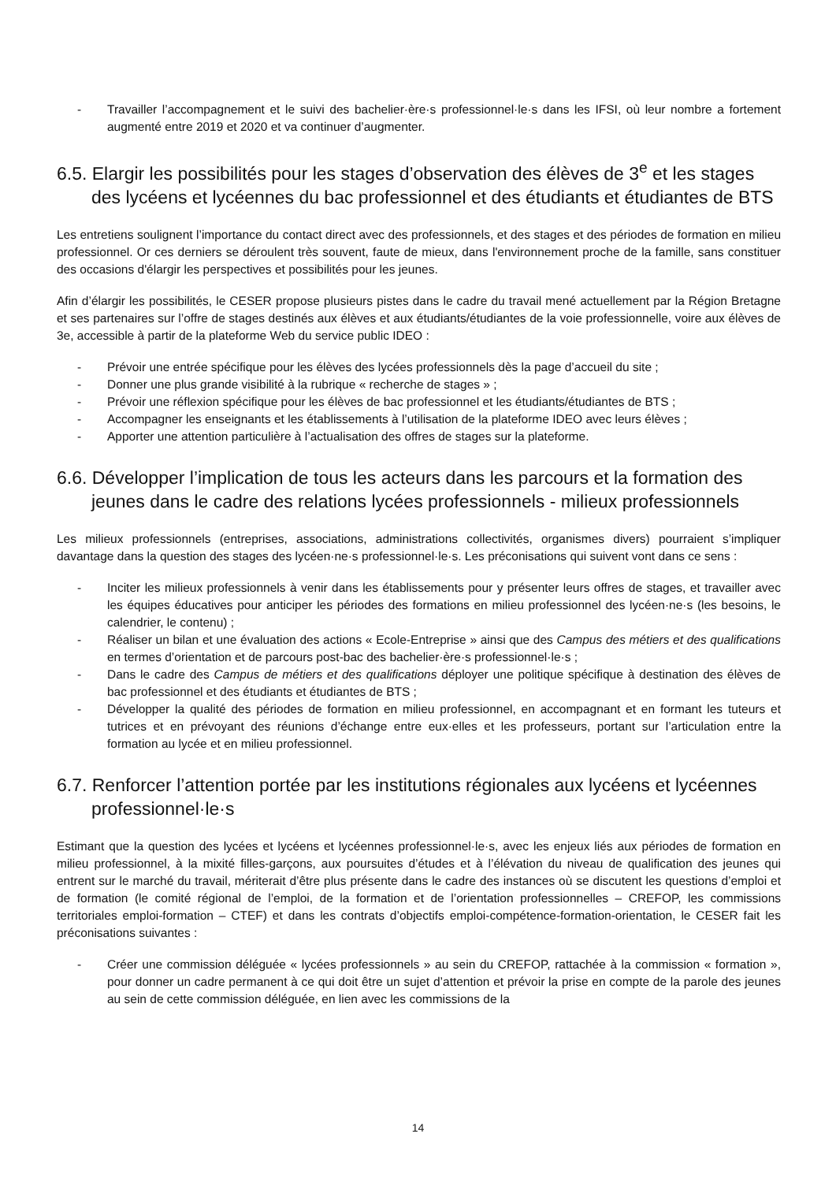- Travailler l’accompagnement et le suivi des bachelier·ère·s professionnel·le·s dans les IFSI, où leur nombre a fortement augmenté entre 2019 et 2020 et va continuer d’augmenter.
6.5. Elargir les possibilités pour les stages d’observation des élèves de 3<sup>e</sup> et les stages des lycéens et lycéennes du bac professionnel et des étudiants et étudiantes de BTS
Les entretiens soulignent l’importance du contact direct avec des professionnels, et des stages et des périodes de formation en milieu professionnel. Or ces derniers se déroulent très souvent, faute de mieux, dans l'environnement proche de la famille, sans constituer des occasions d'élargir les perspectives et possibilités pour les jeunes.
Afin d’élargir les possibilités, le CESER propose plusieurs pistes dans le cadre du travail mené actuellement par la Région Bretagne et ses partenaires sur l’offre de stages destinés aux élèves et aux étudiants/étudiantes de la voie professionnelle, voire aux élèves de 3e, accessible à partir de la plateforme Web du service public IDEO :
- Prévoir une entrée spécifique pour les élèves des lycées professionnels dès la page d’accueil du site ;
- Donner une plus grande visibilité à la rubrique « recherche de stages » ;
- Prévoir une réflexion spécifique pour les élèves de bac professionnel et les étudiants/étudiantes de BTS ;
- Accompagner les enseignants et les établissements à l’utilisation de la plateforme IDEO avec leurs élèves ;
- Apporter une attention particulière à l’actualisation des offres de stages sur la plateforme.
6.6. Développer l’implication de tous les acteurs dans les parcours et la formation des jeunes dans le cadre des relations lycées professionnels - milieux professionnels
Les milieux professionnels (entreprises, associations, administrations collectivités, organismes divers) pourraient s’impliquer davantage dans la question des stages des lycéen·ne·s professionnel·le·s. Les préconisations qui suivent vont dans ce sens :
- Inciter les milieux professionnels à venir dans les établissements pour y présenter leurs offres de stages, et travailler avec les équipes éducatives pour anticiper les périodes des formations en milieu professionnel des lycéen·ne·s (les besoins, le calendrier, le contenu) ;
- Réaliser un bilan et une évaluation des actions « Ecole-Entreprise » ainsi que des Campus des métiers et des qualifications en termes d’orientation et de parcours post-bac des bachelier·ère·s professionnel·le·s ;
- Dans le cadre des Campus de métiers et des qualifications déployer une politique spécifique à destination des élèves de bac professionnel et des étudiants et étudiantes de BTS ;
- Développer la qualité des périodes de formation en milieu professionnel, en accompagnant et en formant les tuteurs et tutrices et en prévoyant des réunions d’échange entre eux·elles et les professeurs, portant sur l’articulation entre la formation au lycée et en milieu professionnel.
6.7. Renforcer l’attention portée par les institutions régionales aux lycéens et lycéennes professionnel·le·s
Estimant que la question des lycées et lycéens et lycéennes professionnel·le·s, avec les enjeux liés aux périodes de formation en milieu professionnel, à la mixité filles-garçons, aux poursuites d’études et à l’élévation du niveau de qualification des jeunes qui entrent sur le marché du travail, mériterait d’être plus présente dans le cadre des instances où se discutent les questions d’emploi et de formation (le comité régional de l’emploi, de la formation et de l’orientation professionnelles – CREFOP, les commissions territoriales emploi-formation – CTEF) et dans les contrats d’objectifs emploi-compétence-formation-orientation, le CESER fait les préconisations suivantes :
- Créer une commission déléguée « lycées professionnels » au sein du CREFOP, rattachée à la commission « formation », pour donner un cadre permanent à ce qui doit être un sujet d’attention et prévoir la prise en compte de la parole des jeunes au sein de cette commission déléguée, en lien avec les commissions de la
14